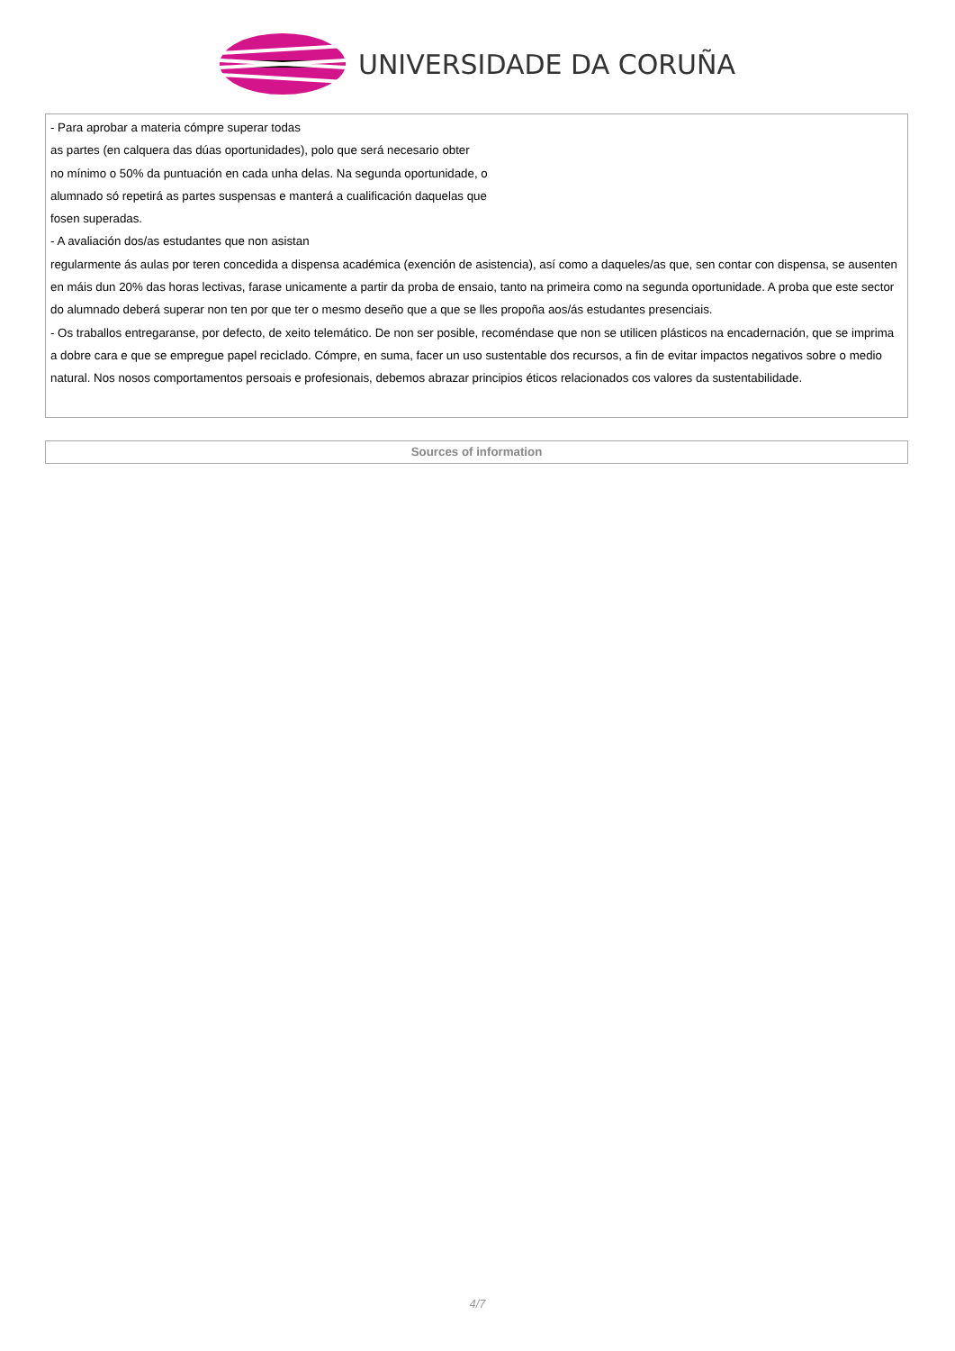UNIVERSIDADE DA CORUÑA
| - Para aprobar a materia cómpre superar todas as partes (en calquera das dúas oportunidades), polo que será necesario obter no mínimo o 50% da puntuación en cada unha delas. Na segunda oportunidade, o alumnado só repetirá as partes suspensas e manterá a cualificación daquelas que fosen superadas. - A avaliación dos/as estudantes que non asistan regularmente ás aulas por teren concedida a dispensa académica (exención de asistencia), así como a daqueles/as que, sen contar con dispensa, se ausenten en máis dun 20% das horas lectivas, farase unicamente a partir da proba de ensaio, tanto na primeira como na segunda oportunidade. A proba que este sector do alumnado deberá superar non ten por que ter o mesmo deseño que a que se lles propoña aos/ás estudantes presenciais. - Os traballos entregaranse, por defecto, de xeito telemático. De non ser posible, recoméndase que non se utilicen plásticos na encadernación, que se imprima a dobre cara e que se empregue papel reciclado. Cómpre, en suma, facer un uso sustentable dos recursos, a fin de evitar impactos negativos sobre o medio natural. Nos nosos comportamentos persoais e profesionais, debemos abrazar principios éticos relacionados cos valores da sustentabilidade. |
| Sources of information |
4/7